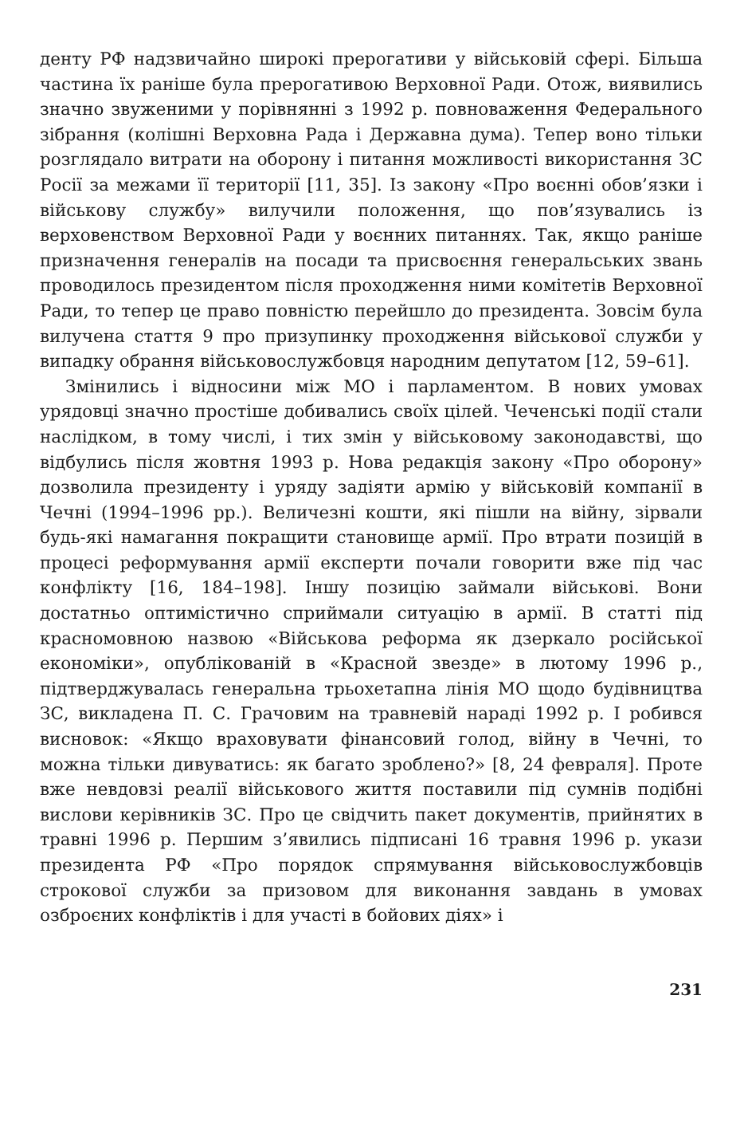денту РФ надзвичайно широкі прерогативи у військовій сфері. Більша частина їх раніше була прерогативою Верховної Ради. Отож, виявились значно звуженими у порівнянні з 1992 р. повноваження Федерального зібрання (колішні Верховна Рада і Державна дума). Тепер воно тільки розглядало витрати на оборону і питання можливості використання ЗС Росії за межами її території [11, 35]. Із закону «Про воєнні обов’язки і військову службу» вилучили положення, що пов’язувались із верховенством Верховної Ради у воєнних питаннях. Так, якщо раніше призначення генералів на посади та присвоєння генеральських звань проводилось президентом після проходження ними комітетів Верховної Ради, то тепер це право повністю перейшло до президента. Зовсім була вилучена стаття 9 про призупинку проходження військової служби у випадку обрання військовослужбовця народним депутатом [12, 59–61].
Змінились і відносини між МО і парламентом. В нових умовах урядовці значно простіше добивались своїх цілей. Чеченські події стали наслідком, в тому числі, і тих змін у військовому законодавстві, що відбулись після жовтня 1993 р. Нова редакція закону «Про оборону» дозволила президенту і уряду задіяти армію у військовій компанії в Чечні (1994–1996 рр.). Величезні кошти, які пішли на війну, зірвали будь-які намагання покращити становище армії. Про втрати позицій в процесі реформування армії експерти почали говорити вже під час конфлікту [16, 184–198]. Іншу позицію займали військові. Вони достатньо оптимістично сприймали ситуацію в армії. В статті під красномовною назвою «Військова реформа як дзеркало російської економіки», опублікованій в «Красной звезде» в лютому 1996 р., підтверджувалась генеральна трьохетапна лінія МО щодо будівництва ЗС, викладена П. С. Грачовим на травневій нараді 1992 р. І робився висновок: «Якщо враховувати фінансовий голод, війну в Чечні, то можна тільки дивуватись: як багато зроблено?» [8, 24 февраля]. Проте вже невдовзі реалії військового життя поставили під сумнів подібні вислови керівників ЗС. Про це свідчить пакет документів, прийнятих в травні 1996 р. Першим з’явились підписані 16 травня 1996 р. укази президента РФ «Про порядок спрямування військовослужбовців строкової служби за призовом для виконання завдань в умовах озброєних конфліктів і для участі в бойових діях» і
231